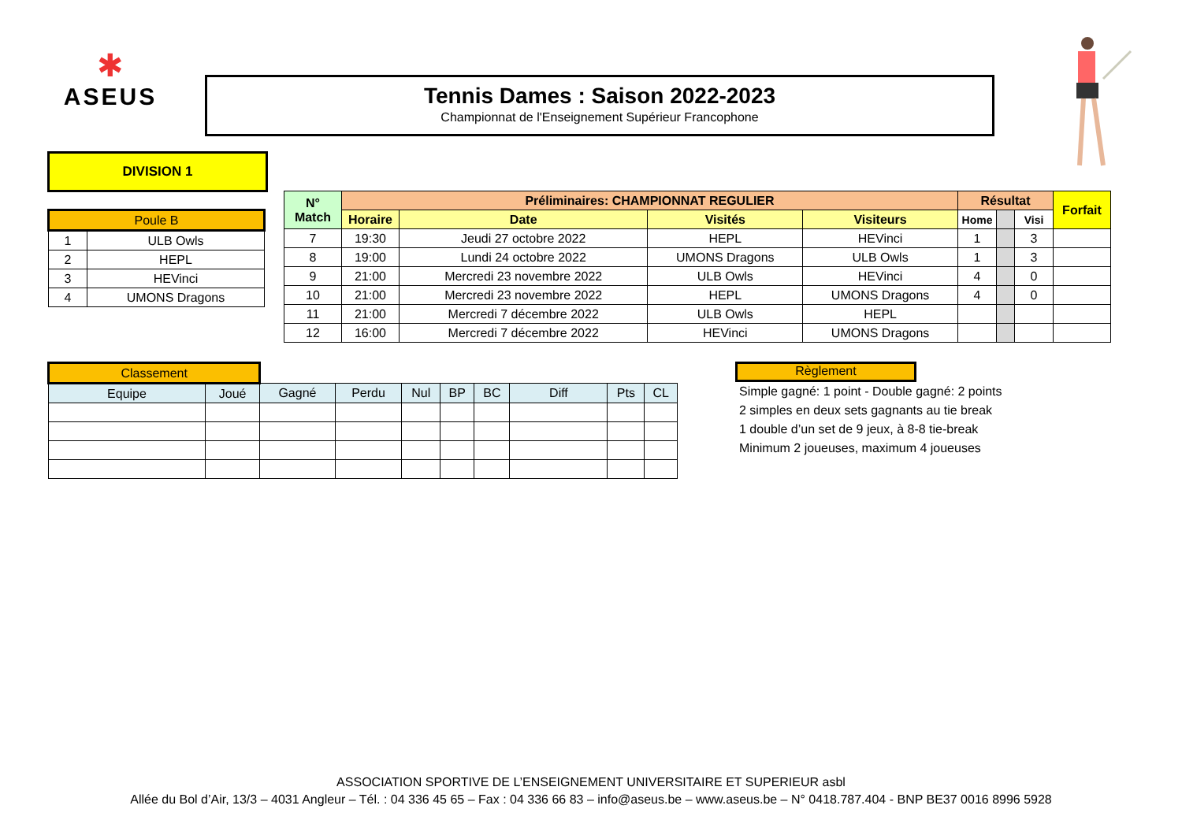✱
ASEUS
Tennis Dames : Saison 2022-2023
Championnat de l'Enseignement Supérieur Francophone
DIVISION 1
| Poule B | |
| 1 | ULB Owls |
| 2 | HEPL |
| 3 | HEVinci |
| 4 | UMONS Dragons |
| N° Match | Préliminaires: CHAMPIONNAT REGULIER | | | | Résultat | | | Forfait |
| --- | --- | --- | --- | --- | --- | --- | --- | --- |
| | Horaire | Date | Visités | Visiteurs | Home | | Visi | |
| 7 | 19:30 | Jeudi 27 octobre 2022 | HEPL | HEVinci | 1 | | 3 | |
| 8 | 19:00 | Lundi 24 octobre 2022 | UMONS Dragons | ULB Owls | 1 | | 3 | |
| 9 | 21:00 | Mercredi 23 novembre 2022 | ULB Owls | HEVinci | 4 | | 0 | |
| 10 | 21:00 | Mercredi 23 novembre 2022 | HEPL | UMONS Dragons | 4 | | 0 | |
| 11 | 21:00 | Mercredi 7 décembre 2022 | ULB Owls | HEPL | | | | |
| 12 | 16:00 | Mercredi 7 décembre 2022 | HEVinci | UMONS Dragons | | | | |
| Classement | | | | | | | | | |
| Equipe | Joué | Gagné | Perdu | Nul | BP | BC | Diff | Pts | CL |
Règlement
Simple gagné: 1 point - Double gagné: 2 points
2 simples en deux sets gagnants au tie break
1 double d’un set de 9 jeux, à 8-8 tie-break
Minimum 2 joueuses, maximum 4 joueuses
ASSOCIATION SPORTIVE DE L’ENSEIGNEMENT UNIVERSITAIRE ET SUPERIEUR asbl
Allée du Bol d’Air, 13/3 – 4031 Angleur – Tél. : 04 336 45 65 – Fax : 04 336 66 83 – info@aseus.be – www.aseus.be – N° 0418.787.404 - BNP BE37 0016 8996 5928